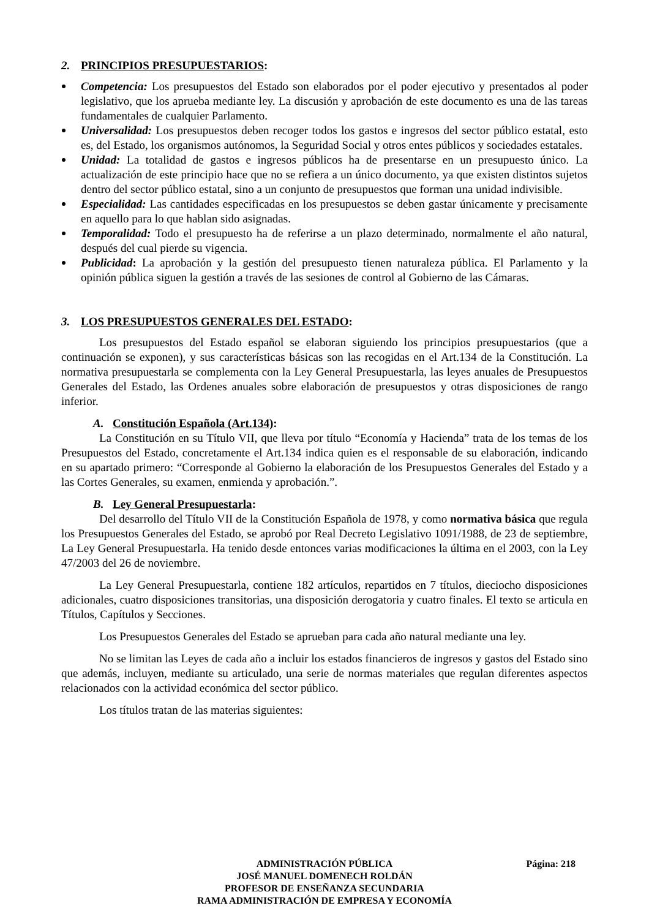2. PRINCIPIOS PRESUPUESTARIOS:
Competencia: Los presupuestos del Estado son elaborados por el poder ejecutivo y presentados al poder legislativo, que los aprueba mediante ley. La discusión y aprobación de este documento es una de las tareas fundamentales de cualquier Parlamento.
Universalidad: Los presupuestos deben recoger todos los gastos e ingresos del sector público estatal, esto es, del Estado, los organismos autónomos, la Seguridad Social y otros entes públicos y sociedades estatales.
Unidad: La totalidad de gastos e ingresos públicos ha de presentarse en un presupuesto único. La actualización de este principio hace que no se refiera a un único documento, ya que existen distintos sujetos dentro del sector público estatal, sino a un conjunto de presupuestos que forman una unidad indivisible.
Especialidad: Las cantidades especificadas en los presupuestos se deben gastar únicamente y precisamente en aquello para lo que hablan sido asignadas.
Temporalidad: Todo el presupuesto ha de referirse a un plazo determinado, normalmente el año natural, después del cual pierde su vigencia.
Publicidad: La aprobación y la gestión del presupuesto tienen naturaleza pública. El Parlamento y la opinión pública siguen la gestión a través de las sesiones de control al Gobierno de las Cámaras.
3. LOS PRESUPUESTOS GENERALES DEL ESTADO:
Los presupuestos del Estado español se elaboran siguiendo los principios presupuestarios (que a continuación se exponen), y sus características básicas son las recogidas en el Art.134 de la Constitución. La normativa presupuestarla se complementa con la Ley General Presupuestarla, las leyes anuales de Presupuestos Generales del Estado, las Ordenes anuales sobre elaboración de presupuestos y otras disposiciones de rango inferior.
A. Constitución Española (Art.134):
La Constitución en su Título VII, que lleva por título “Economía y Hacienda” trata de los temas de los Presupuestos del Estado, concretamente el Art.134 indica quien es el responsable de su elaboración, indicando en su apartado primero: “Corresponde al Gobierno la elaboración de los Presupuestos Generales del Estado y a las Cortes Generales, su examen, enmienda y aprobación.”.
B. Ley General Presupuestarla:
Del desarrollo del Título VII de la Constitución Española de 1978, y como normativa básica que regula los Presupuestos Generales del Estado, se aprobó por Real Decreto Legislativo 1091/1988, de 23 de septiembre, La Ley General Presupuestarla. Ha tenido desde entonces varias modificaciones la última en el 2003, con la Ley 47/2003 del 26 de noviembre.
La Ley General Presupuestarla, contiene 182 artículos, repartidos en 7 títulos, dieciocho disposiciones adicionales, cuatro disposiciones transitorias, una disposición derogatoria y cuatro finales. El texto se articula en Títulos, Capítulos y Secciones.
Los Presupuestos Generales del Estado se aprueban para cada año natural mediante una ley.
No se limitan las Leyes de cada año a incluir los estados financieros de ingresos y gastos del Estado sino que además, incluyen, mediante su articulado, una serie de normas materiales que regulan diferentes aspectos relacionados con la actividad económica del sector público.
Los títulos tratan de las materias siguientes:
ADMINISTRACIÓN PÚBLICA Página: 218
JOSÉ MANUEL DOMENECH ROLDÁN
PROFESOR DE ENSEÑANZA SECUNDARIA
RAMA ADMINISTRACIÓN DE EMPRESA Y ECONOMÍA